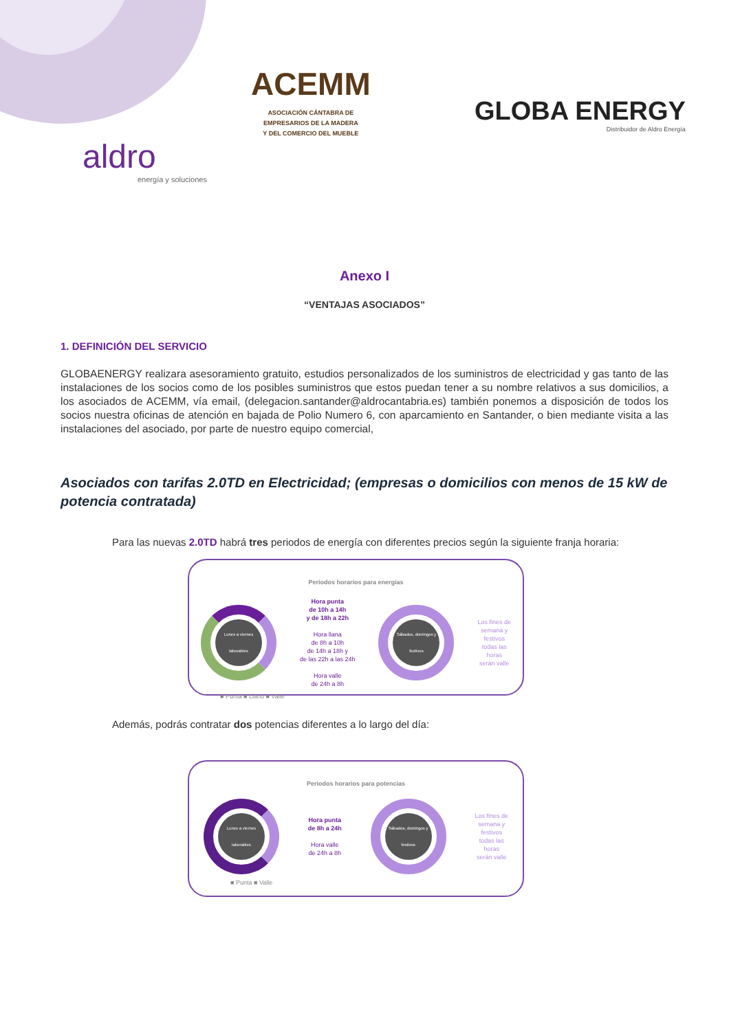ACEMM
ASOCIACIÓN CÁNTABRA DE
EMPRESARIOS DE LA MADERA
Y DEL COMERCIO DEL MUEBLE
GLOBA ENERGY
Distribuidor de Aldro Energía
aldro
energía y soluciones
Anexo I
“VENTAJAS ASOCIADOS”
1. DEFINICIÓN DEL SERVICIO
GLOBAENERGY realizara asesoramiento gratuito, estudios personalizados de los suministros de electricidad y gas tanto de las instalaciones de los socios como de los posibles suministros que estos puedan tener a su nombre relativos a sus domicilios, a los asociados de ACEMM, vía email, (delegacion.santander@aldrocantabria.es) también ponemos a disposición de todos los socios nuestra oficinas de atención en bajada de Polio Numero 6, con aparcamiento en Santander, o bien mediante visita a las instalaciones del asociado, por parte de nuestro equipo comercial,
Asociados con tarifas 2.0TD en Electricidad; (empresas o domicilios con menos de 15 kW de potencia contratada)
Para las nuevas 2.0TD habrá tres periodos de energía con diferentes precios según la siguiente franja horaria:
Periodos horarios para energías
Lunes a viernes laborables
Hora punta
de 10h a 14h
y de 18h a 22h
Hora llana
de 8h a 10h
de 14h a 18h y
de las 22h a las 24h
Hora valle
de 24h a 8h
Sábados, domingos y festivos
Los fines de
semana y
festivos
todas las
horas
serán valle
■ Punta ■ Llano ■ Valle
Además, podrás contratar dos potencias diferentes a lo largo del día:
Periodos horarios para potencias
Lunes a viernes laborables
Hora punta
de 8h a 24h
Hora valle
de 24h a 8h
Sábados, domingos y festivos
Los fines de
semana y
festivos
todas las
horas
serán valle
■ Punta ■ Valle